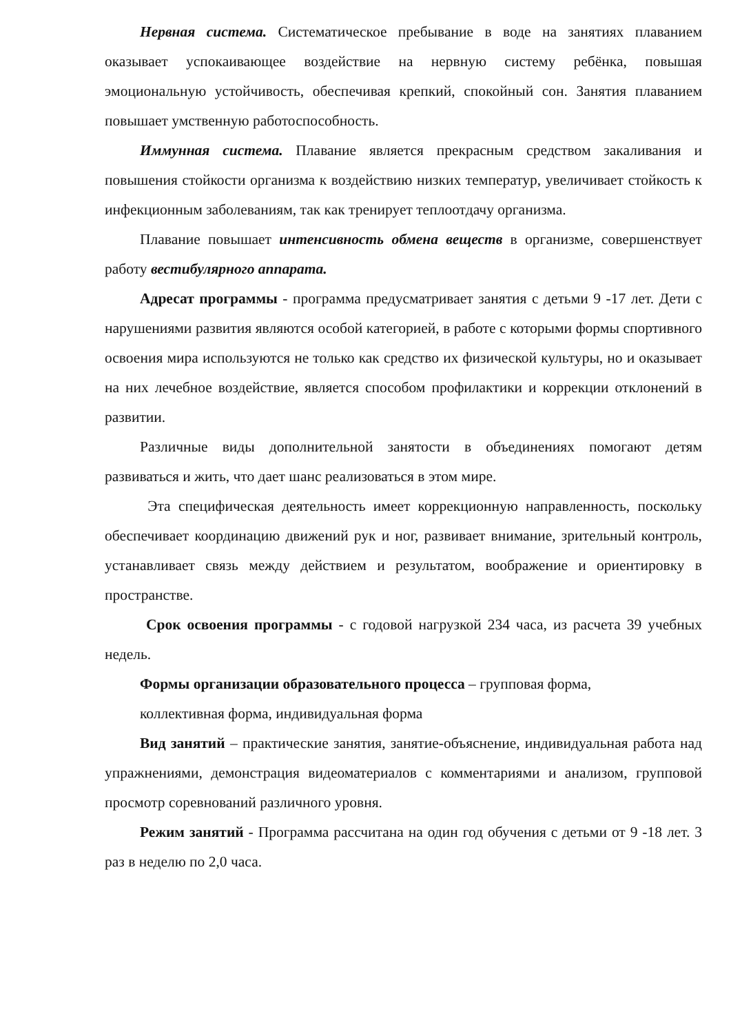Нервная система. Систематическое пребывание в воде на занятиях плаванием оказывает успокаивающее воздействие на нервную систему ребёнка, повышая эмоциональную устойчивость, обеспечивая крепкий, спокойный сон. Занятия плаванием повышает умственную работоспособность.
Иммунная система. Плавание является прекрасным средством закаливания и повышения стойкости организма к воздействию низких температур, увеличивает стойкость к инфекционным заболеваниям, так как тренирует теплоотдачу организма.
Плавание повышает интенсивность обмена веществ в организме, совершенствует работу вестибулярного аппарата.
Адресат программы - программа предусматривает занятия с детьми 9 -17 лет. Дети с нарушениями развития являются особой категорией, в работе с которыми формы спортивного освоения мира используются не только как средство их физической культуры, но и оказывает на них лечебное воздействие, является способом профилактики и коррекции отклонений в развитии.
Различные виды дополнительной занятости в объединениях помогают детям развиваться и жить, что дает шанс реализоваться в этом мире.
Эта специфическая деятельность имеет коррекционную направленность, поскольку обеспечивает координацию движений рук и ног, развивает внимание, зрительный контроль, устанавливает связь между действием и результатом, воображение и ориентировку в пространстве.
Срок освоения программы - с годовой нагрузкой 234 часа, из расчета 39 учебных недель.
Формы организации образовательного процесса – групповая форма,
коллективная форма, индивидуальная форма
Вид занятий – практические занятия, занятие-объяснение, индивидуальная работа над упражнениями, демонстрация видеоматериалов с комментариями и анализом, групповой просмотр соревнований различного уровня.
Режим занятий - Программа рассчитана на один год обучения с детьми от 9 -18 лет. 3 раз в неделю по 2,0 часа.